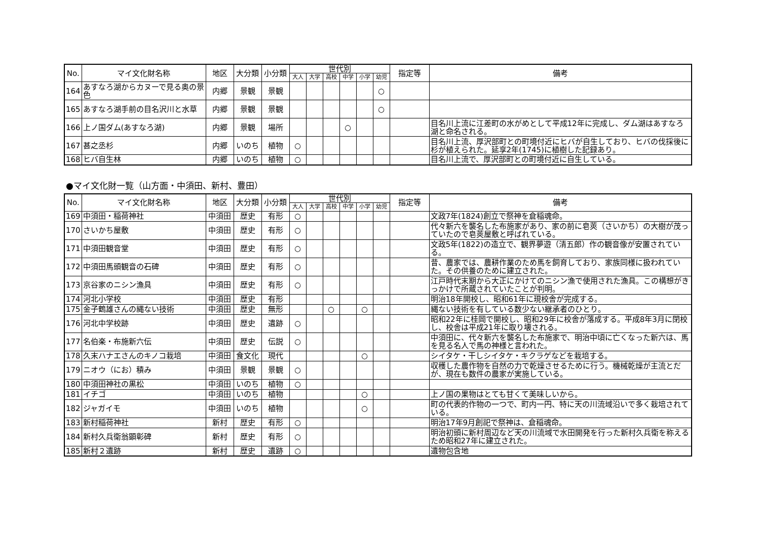| No. | マイ文化財名称 | 地区 | 大分類 | 小分類 | 世代別 | | | | | | 指定等 | 備考 |
| --- | --- | --- | --- | --- | --- | --- | --- | --- | --- | --- | --- | --- |
| | | | | | 大人 | 大学 | 高校 | 中学 | 小学 | 幼児 | | |
| 164 | あすなろ湖からカヌーで見る奥の景色 | 内郷 | 景観 | 景観 | | | | | | ○ | | |
| 165 | あすなろ湖手前の目名沢川と水草 | 内郷 | 景観 | 景観 | | | | | | ○ | | |
| 166 | 上ノ国ダム(あすなろ湖) | 内郷 | 景観 | 場所 | | | | ○ | | | | 目名川上流に江差町の水がめとして平成12年に完成し、ダム湖はあすなろ湖と命名される。 |
| 167 | 甚之丞杉 | 内郷 | いのち | 植物 | ○ | | | | | | | 目名川上流、厚沢部町との町境付近にヒバが自生しており、ヒバの伐採後に杉が植えられた。延享2年(1745)に植樹した記録あり。 |
| 168 | ヒバ自生林 | 内郷 | いのち | 植物 | ○ | | | | | | | 目名川上流で、厚沢部町との町境付近に自生している。 |
●マイ文化財一覧（山方面・中須田、新村、豊田）
| No. | マイ文化財名称 | 地区 | 大分類 | 小分類 | 世代別 | | | | | | 指定等 | 備考 |
| --- | --- | --- | --- | --- | --- | --- | --- | --- | --- | --- | --- | --- |
| | | | | | 大人 | 大学 | 高校 | 中学 | 小学 | 幼児 | | |
| 169 | 中須田・稲荷神社 | 中須田 | 歴史 | 有形 | ○ | | | | | | | 文政7年(1824)創立で祭神を倉稲魂命。 |
| 170 | さいかち屋敷 | 中須田 | 歴史 | 有形 | ○ | | | | | | | 代々新六を襲名した布施家があり、家の前に皂莢（さいかち）の大樹が茂っていたので皂莢屋敷と呼ばれている。 |
| 171 | 中須田観音堂 | 中須田 | 歴史 | 有形 | ○ | | | | | | | 文政5年(1822)の造立で、観界夢遊（清五郎）作の観音像が安置されている。 |
| 172 | 中須田馬頭観音の石碑 | 中須田 | 歴史 | 有形 | ○ | | | | | | | 昔、農家では、農耕作業のため馬を飼育しており、家族同様に扱われていた。その供養のために建立された。 |
| 173 | 京谷家のニシン漁具 | 中須田 | 歴史 | 有形 | ○ | | | | | | | 江戸時代末期から大正にかけてのニシン漁で使用された漁具。この構想がきっかけで所蔵されていたことが判明。 |
| 174 | 河北小学校 | 中須田 | 歴史 | 有形 | | | | | | | | 明治18年開校し、昭和61年に現校舎が完成する。 |
| 175 | 金子鶴雄さんの縄ない技術 | 中須田 | 歴史 | 無形 | | | ○ | | ○ | | | 縄ない技術を有している数少ない継承者のひとり。 |
| 176 | 河北中学校跡 | 中須田 | 歴史 | 遺跡 | ○ | | | | | | | 昭和22年に桂岡で開校し、昭和29年に校舎が落成する。平成8年3月に閉校し、校舎は平成21年に取り壊される。 |
| 177 | 名伯楽・布施新六伝 | 中須田 | 歴史 | 伝説 | ○ | | | | | | | 中須田に、代々新六を襲名した布施家で、明治中頃に亡くなった新六は、馬を見る名人で馬の神様と言われた。 |
| 178 | 久末ハナエさんのキノコ栽培 | 中須田 | 食文化 | 現代 | | | | | ○ | | | シイタケ・干しシイタケ・キクラゲなどを栽培する。 |
| 179 | ニオウ（にお）積み | 中須田 | 景観 | 景観 | ○ | | | | | | | 収穫した農作物を自然の力で乾燥させるために行う。機械乾燥が主流とだが、現在も数件の農家が実施している。 |
| 180 | 中須田神社の黒松 | 中須田 | いのち | 植物 | ○ | | | | | | | |
| 181 | イチゴ | 中須田 | いのち | 植物 | | | | | ○ | | | 上ノ国の果物はとても甘くて美味しいから。 |
| 182 | ジャガイモ | 中須田 | いのち | 植物 | | | | | ○ | | | 町の代表的作物の一つで、町内一円、特に天の川流域沿いで多く栽培されている。 |
| 183 | 新村稲荷神社 | 新村 | 歴史 | 有形 | ○ | | | | | | | 明治17年9月創祀で祭神は、倉稲魂命。 |
| 184 | 新村久兵衛翁顕彰碑 | 新村 | 歴史 | 有形 | ○ | | | | | | | 明治初頭に新村周辺など天の川流域で水田開発を行った新村久兵衛を称えるため昭和27年に建立された。 |
| 185 | 新村２遺跡 | 新村 | 歴史 | 遺跡 | ○ | | | | | | | 遺物包含地 |